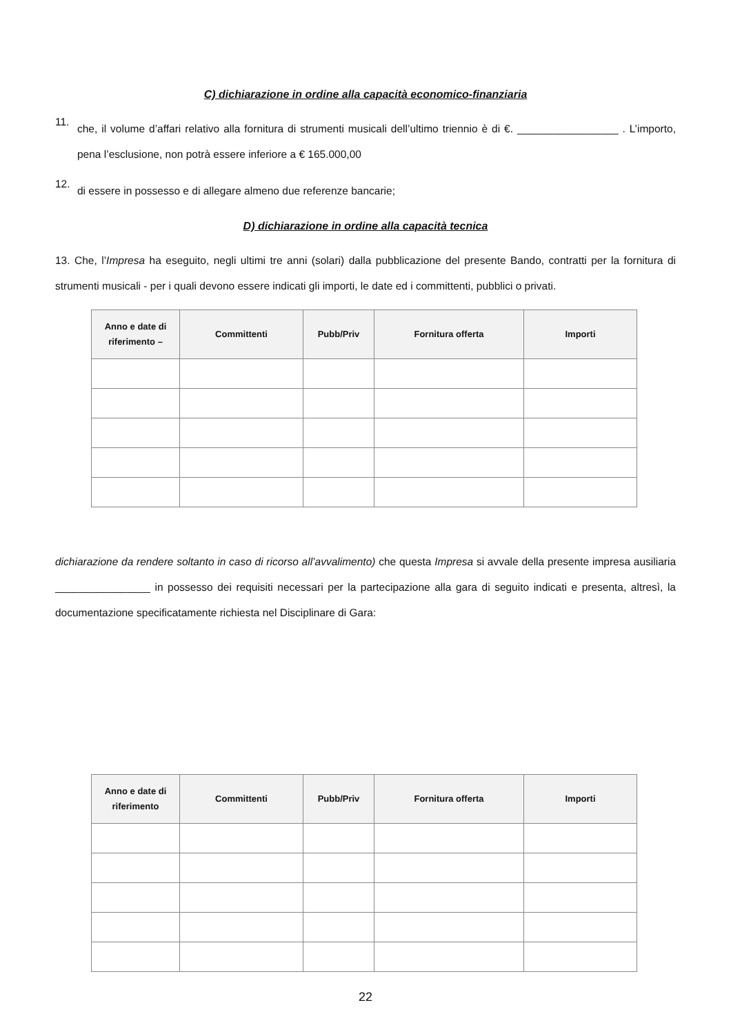C) dichiarazione in ordine alla capacità economico-finanziaria
11.
che, il volume d’affari relativo alla fornitura di strumenti musicali dell’ultimo triennio è di €. _________________ . L’importo, pena l’esclusione, non potrà essere inferiore a € 165.000,00
12.
di essere in possesso e di allegare almeno due referenze bancarie;
D) dichiarazione in ordine alla capacità tecnica
13. Che, l’Impresa ha eseguito, negli ultimi tre anni (solari) dalla pubblicazione del presente Bando, contratti per la fornitura di strumenti musicali - per i quali devono essere indicati gli importi, le date ed i committenti, pubblici o privati.
| Anno e date di riferimento – | Committenti | Pubb/Priv | Fornitura offerta | Importi |
| --- | --- | --- | --- | --- |
dichiarazione da rendere soltanto in caso di ricorso all’avvalimento) che questa Impresa si avvale della presente impresa ausiliaria ________________ in possesso dei requisiti necessari per la partecipazione alla gara di seguito indicati e presenta, altresì, la documentazione specificatamente richiesta nel Disciplinare di Gara:
| Anno e date di riferimento | Committenti | Pubb/Priv | Fornitura offerta | Importi |
| --- | --- | --- | --- | --- |
22